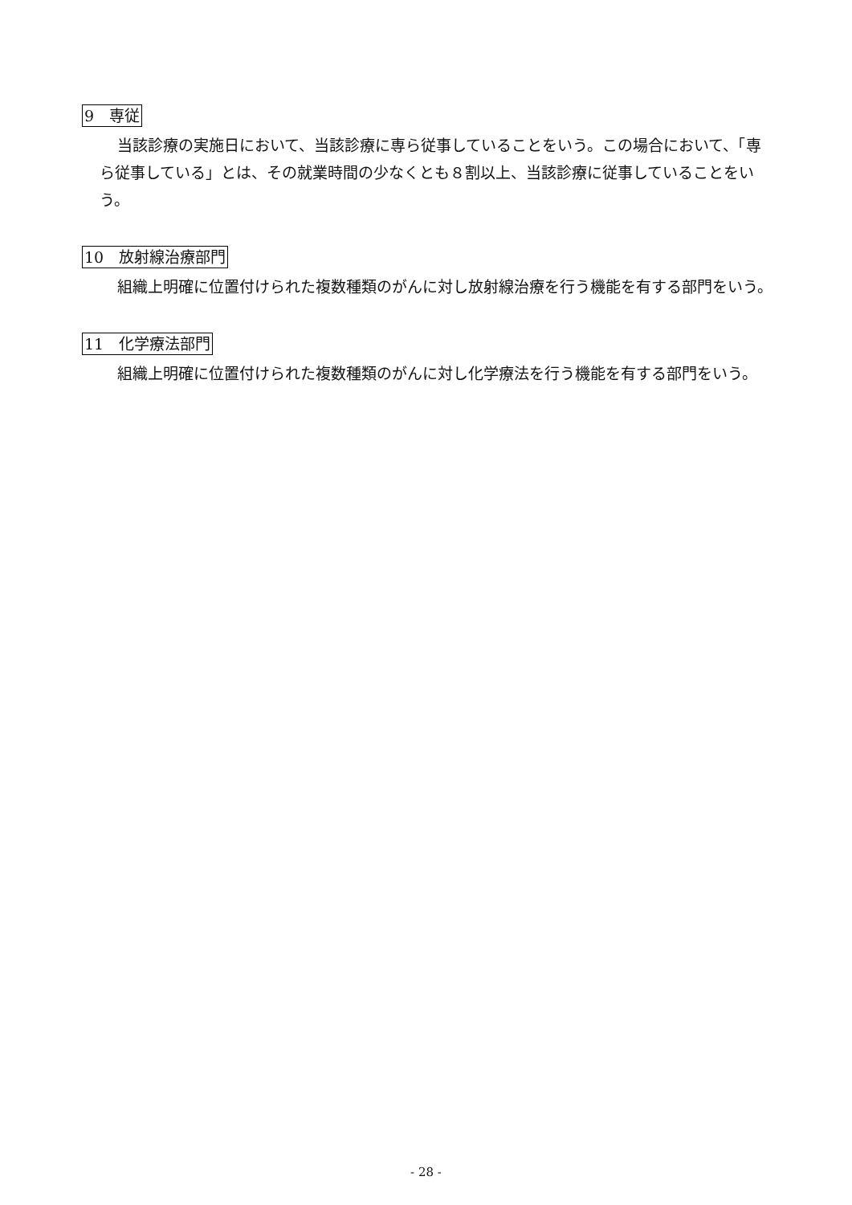9　専従
当該診療の実施日において、当該診療に専ら従事していることをいう。この場合において、「専ら従事している」とは、その就業時間の少なくとも８割以上、当該診療に従事していることをいう。
10　放射線治療部門
組織上明確に位置付けられた複数種類のがんに対し放射線治療を行う機能を有する部門をいう。
11　化学療法部門
組織上明確に位置付けられた複数種類のがんに対し化学療法を行う機能を有する部門をいう。
- 28 -